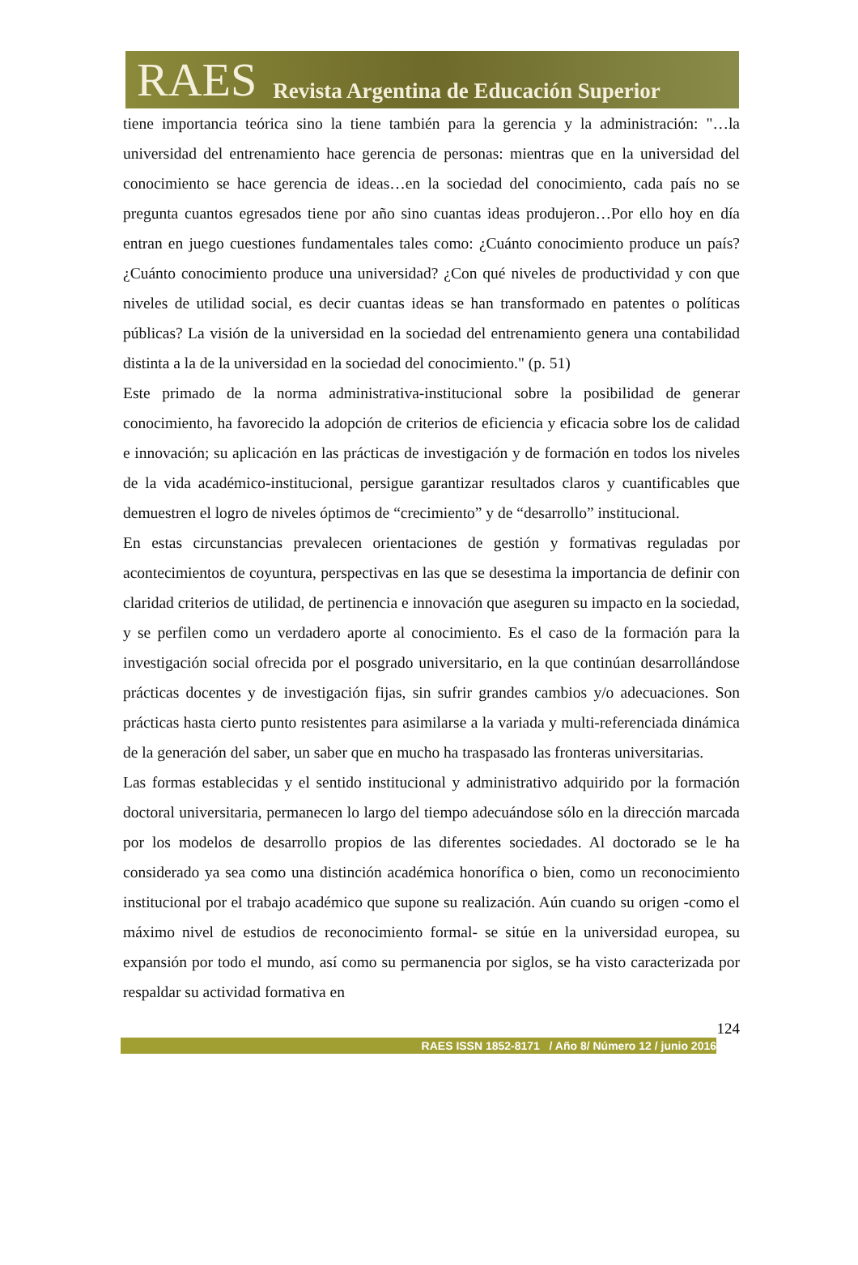RAES Revista Argentina de Educación Superior
tiene importancia teórica sino la tiene también para la gerencia y la administración: "…la universidad del entrenamiento hace gerencia de personas: mientras que en la universidad del conocimiento se hace gerencia de ideas…en la sociedad del conocimiento, cada país no se pregunta cuantos egresados tiene por año sino cuantas ideas produjeron…Por ello hoy en día entran en juego cuestiones fundamentales tales como: ¿Cuánto conocimiento produce un país? ¿Cuánto conocimiento produce una universidad? ¿Con qué niveles de productividad y con que niveles de utilidad social, es decir cuantas ideas se han transformado en patentes o políticas públicas? La visión de la universidad en la sociedad del entrenamiento genera una contabilidad distinta a la de la universidad en la sociedad del conocimiento." (p. 51)
Este primado de la norma administrativa-institucional sobre la posibilidad de generar conocimiento, ha favorecido la adopción de criterios de eficiencia y eficacia sobre los de calidad e innovación; su aplicación en las prácticas de investigación y de formación en todos los niveles de la vida académico-institucional, persigue garantizar resultados claros y cuantificables que demuestren el logro de niveles óptimos de “crecimiento” y de “desarrollo” institucional.
En estas circunstancias prevalecen orientaciones de gestión y formativas reguladas por acontecimientos de coyuntura, perspectivas en las que se desestima la importancia de definir con claridad criterios de utilidad, de pertinencia e innovación que aseguren su impacto en la sociedad, y se perfilen como un verdadero aporte al conocimiento. Es el caso de la formación para la investigación social ofrecida por el posgrado universitario, en la que continúan desarrollándose prácticas docentes y de investigación fijas, sin sufrir grandes cambios y/o adecuaciones. Son prácticas hasta cierto punto resistentes para asimilarse a la variada y multi-referenciada dinámica de la generación del saber, un saber que en mucho ha traspasado las fronteras universitarias.
Las formas establecidas y el sentido institucional y administrativo adquirido por la formación doctoral universitaria, permanecen lo largo del tiempo adecuándose sólo en la dirección marcada por los modelos de desarrollo propios de las diferentes sociedades. Al doctorado se le ha considerado ya sea como una distinción académica honorífica o bien, como un reconocimiento institucional por el trabajo académico que supone su realización. Aún cuando su origen -como el máximo nivel de estudios de reconocimiento formal- se sitúe en la universidad europea, su expansión por todo el mundo, así como su permanencia por siglos, se ha visto caracterizada por respaldar su actividad formativa en
124
RAES ISSN 1852-8171 / Año 8/ Número 12 / junio 2016